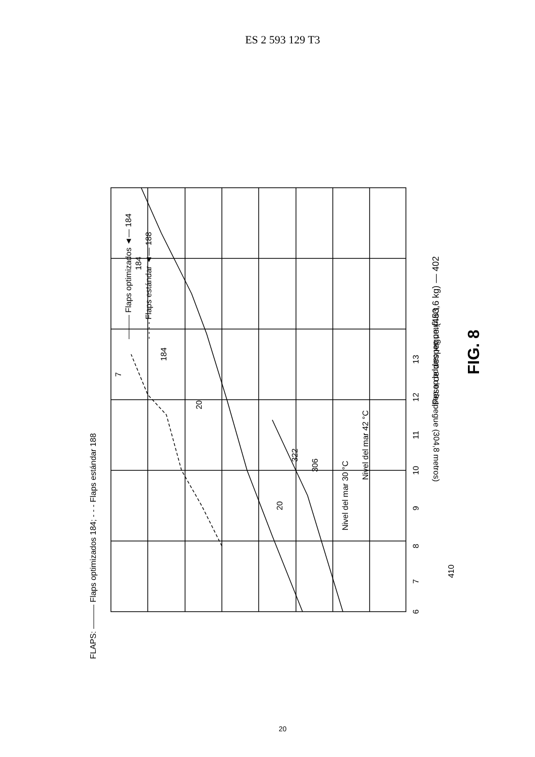ES 2 593 129 T3
6
7
8
9
10
11
12
13
Longitud del campo de despegue (304,8 metros)
410
Nivel del mar 42 °C
Nivel del mar 30 °C
20
322
306
20
7
184
184
FLAPS: ——— Flaps optimizados 184; - - - Flaps estándar 188
——— Flaps optimizados ◄— 184
- - - - Flaps estándar ◄— 188
Peso de despegue (453,6 kg) — 402
FIG. 8
20